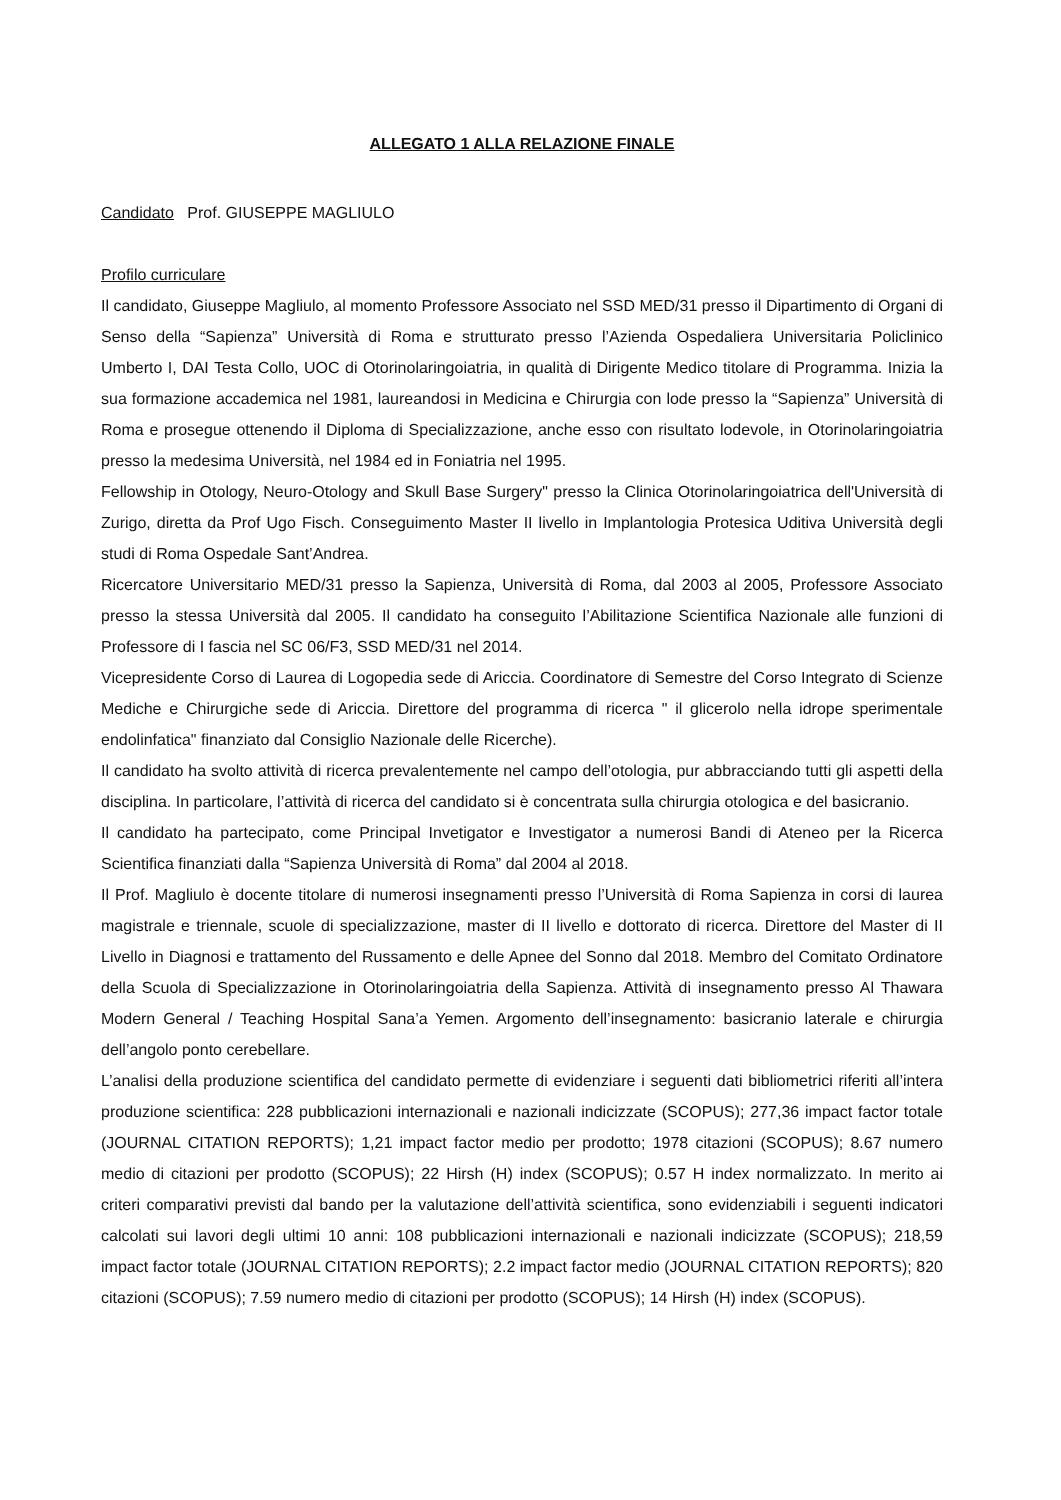ALLEGATO 1 ALLA RELAZIONE FINALE
Candidato Prof. GIUSEPPE MAGLIULO
Profilo curriculare
Il candidato, Giuseppe Magliulo, al momento Professore Associato nel SSD MED/31 presso il Dipartimento di Organi di Senso della “Sapienza” Università di Roma e strutturato presso l’Azienda Ospedaliera Universitaria Policlinico Umberto I, DAI Testa Collo, UOC di Otorinolaringoiatria, in qualità di Dirigente Medico titolare di Programma. Inizia la sua formazione accademica nel 1981, laureandosi in Medicina e Chirurgia con lode presso la “Sapienza” Università di Roma e prosegue ottenendo il Diploma di Specializzazione, anche esso con risultato lodevole, in Otorinolaringoiatria presso la medesima Università, nel 1984 ed in Foniatria nel 1995.
Fellowship in Otology, Neuro-Otology and Skull Base Surgery" presso la Clinica Otorinolaringoiatrica dell'Università di Zurigo, diretta da Prof Ugo Fisch. Conseguimento Master II livello in Implantologia Protesica Uditiva Università degli studi di Roma Ospedale Sant’Andrea.
Ricercatore Universitario MED/31 presso la Sapienza, Università di Roma, dal 2003 al 2005, Professore Associato presso la stessa Università dal 2005. Il candidato ha conseguito l’Abilitazione Scientifica Nazionale alle funzioni di Professore di I fascia nel SC 06/F3, SSD MED/31 nel 2014.
Vicepresidente Corso di Laurea di Logopedia sede di Ariccia. Coordinatore di Semestre del Corso Integrato di Scienze Mediche e Chirurgiche sede di Ariccia. Direttore del programma di ricerca " il glicerolo nella idrope sperimentale endolinfatica" finanziato dal Consiglio Nazionale delle Ricerche).
Il candidato ha svolto attività di ricerca prevalentemente nel campo dell’otologia, pur abbracciando tutti gli aspetti della disciplina. In particolare, l’attività di ricerca del candidato si è concentrata sulla chirurgia otologica e del basicranio.
Il candidato ha partecipato, come Principal Invetigator e Investigator a numerosi Bandi di Ateneo per la Ricerca Scientifica finanziati dalla “Sapienza Università di Roma” dal 2004 al 2018.
Il Prof. Magliulo è docente titolare di numerosi insegnamenti presso l’Università di Roma Sapienza in corsi di laurea magistrale e triennale, scuole di specializzazione, master di II livello e dottorato di ricerca. Direttore del Master di II Livello in Diagnosi e trattamento del Russamento e delle Apnee del Sonno dal 2018. Membro del Comitato Ordinatore della Scuola di Specializzazione in Otorinolaringoiatria della Sapienza. Attività di insegnamento presso Al Thawara Modern General / Teaching Hospital Sana’a Yemen. Argomento dell’insegnamento: basicranio laterale e chirurgia dell’angolo ponto cerebellare.
L’analisi della produzione scientifica del candidato permette di evidenziare i seguenti dati bibliometrici riferiti all’intera produzione scientifica: 228 pubblicazioni internazionali e nazionali indicizzate (SCOPUS); 277,36 impact factor totale (JOURNAL CITATION REPORTS); 1,21 impact factor medio per prodotto; 1978 citazioni (SCOPUS); 8.67 numero medio di citazioni per prodotto (SCOPUS); 22 Hirsh (H) index (SCOPUS); 0.57 H index normalizzato. In merito ai criteri comparativi previsti dal bando per la valutazione dell’attività scientifica, sono evidenziabili i seguenti indicatori calcolati sui lavori degli ultimi 10 anni: 108 pubblicazioni internazionali e nazionali indicizzate (SCOPUS); 218,59 impact factor totale (JOURNAL CITATION REPORTS); 2.2 impact factor medio (JOURNAL CITATION REPORTS); 820 citazioni (SCOPUS); 7.59 numero medio di citazioni per prodotto (SCOPUS); 14 Hirsh (H) index (SCOPUS).